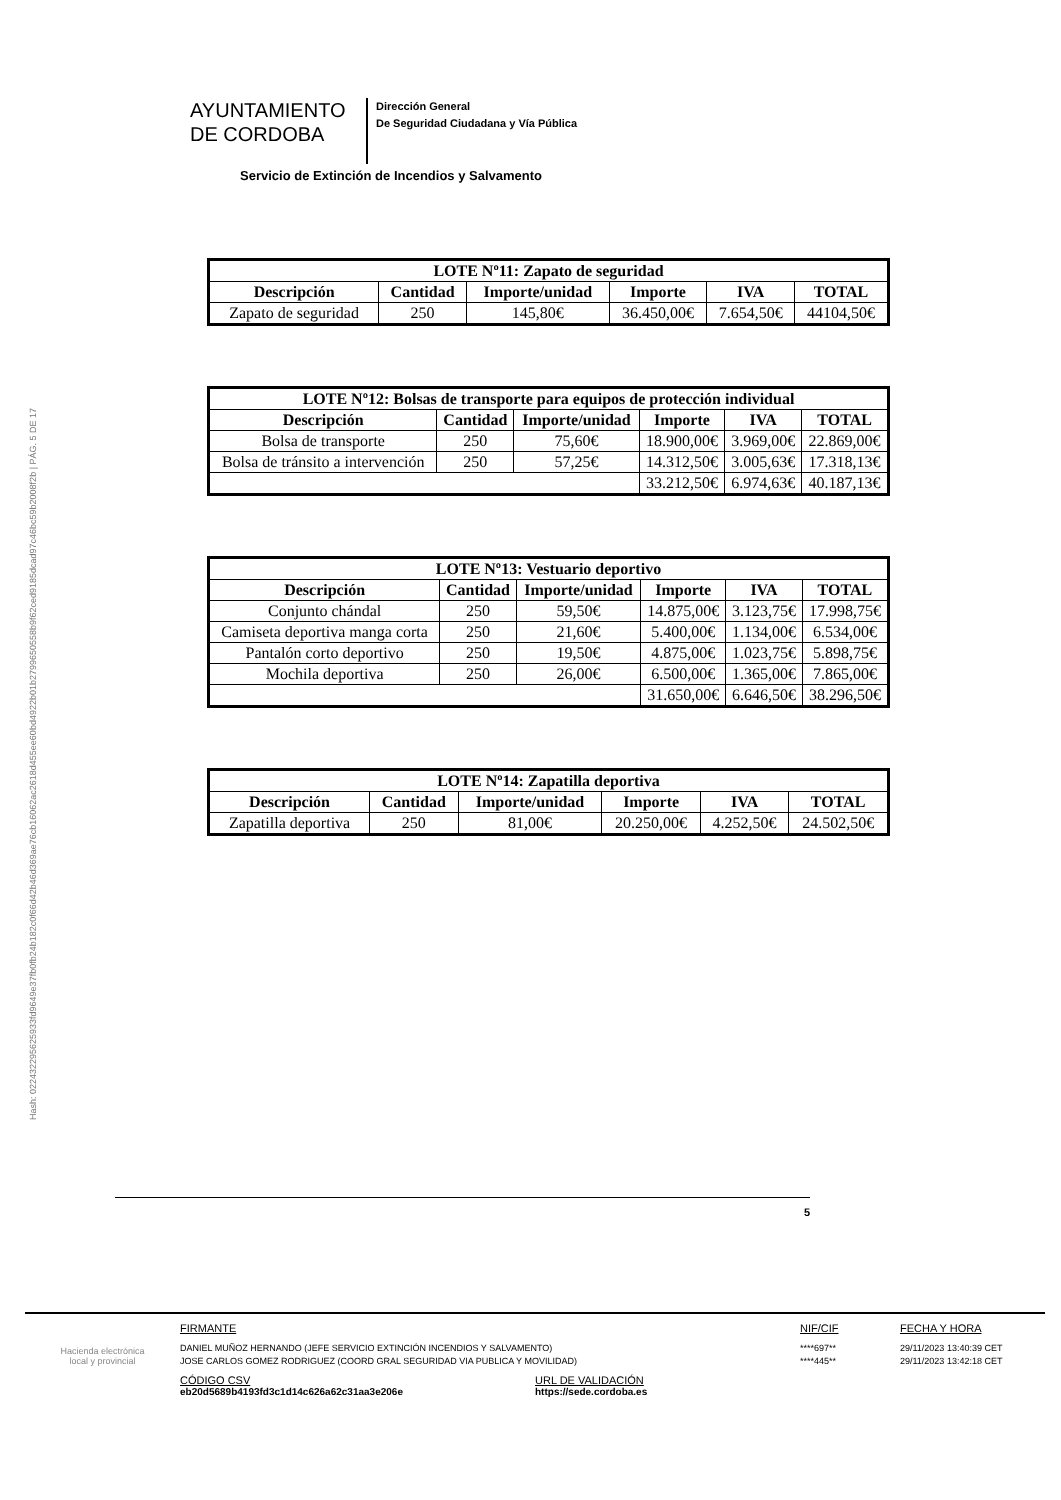Hash: 022432295625933fd9649e37fb0fb24b182c0f66d42b46d369ae76cb16062ac2618d455ee60bd4922b01b2799650558b9f62ced9185dcad97c46bc59b2008f2b | PÁG. 5 DE 17
AYUNTAMIENTO
DE CORDOBA
Dirección General
De Seguridad Ciudadana y Vía Pública
Servicio de Extinción de Incendios y Salvamento
| LOTE Nº11: Zapato de seguridad | | | | | |
| --- | --- | --- | --- | --- | --- |
| Descripción | Cantidad | Importe/unidad | Importe | IVA | TOTAL |
| Zapato de seguridad | 250 | 145,80€ | 36.450,00€ | 7.654,50€ | 44104,50€ |
| LOTE Nº12: Bolsas de transporte para equipos de protección individual | | | | | |
| --- | --- | --- | --- | --- | --- |
| Descripción | Cantidad | Importe/unidad | Importe | IVA | TOTAL |
| Bolsa de transporte | 250 | 75,60€ | 18.900,00€ | 3.969,00€ | 22.869,00€ |
| Bolsa de tránsito a intervención | 250 | 57,25€ | 14.312,50€ | 3.005,63€ | 17.318,13€ |
| | | | 33.212,50€ | 6.974,63€ | 40.187,13€ |
| LOTE Nº13: Vestuario deportivo | | | | | |
| --- | --- | --- | --- | --- | --- |
| Descripción | Cantidad | Importe/unidad | Importe | IVA | TOTAL |
| Conjunto chándal | 250 | 59,50€ | 14.875,00€ | 3.123,75€ | 17.998,75€ |
| Camiseta deportiva manga corta | 250 | 21,60€ | 5.400,00€ | 1.134,00€ | 6.534,00€ |
| Pantalón corto deportivo | 250 | 19,50€ | 4.875,00€ | 1.023,75€ | 5.898,75€ |
| Mochila deportiva | 250 | 26,00€ | 6.500,00€ | 1.365,00€ | 7.865,00€ |
| | | | 31.650,00€ | 6.646,50€ | 38.296,50€ |
| LOTE Nº14: Zapatilla deportiva | | | | | |
| --- | --- | --- | --- | --- | --- |
| Descripción | Cantidad | Importe/unidad | Importe | IVA | TOTAL |
| Zapatilla deportiva | 250 | 81,00€ | 20.250,00€ | 4.252,50€ | 24.502,50€ |
5
Hacienda electrónica
local y provincial
FIRMANTE
DANIEL MUÑOZ HERNANDO (JEFE SERVICIO EXTINCIÓN INCENDIOS Y SALVAMENTO)
JOSE CARLOS GOMEZ RODRIGUEZ (COORD GRAL SEGURIDAD VIA PUBLICA Y MOVILIDAD)
CÓDIGO CSV
eb20d5689b4193fd3c1d14c626a62c31aa3e206e
URL DE VALIDACIÓN
https://sede.cordoba.es
NIF/CIF
****697**
****445**
FECHA Y HORA
29/11/2023 13:40:39 CET
29/11/2023 13:42:18 CET